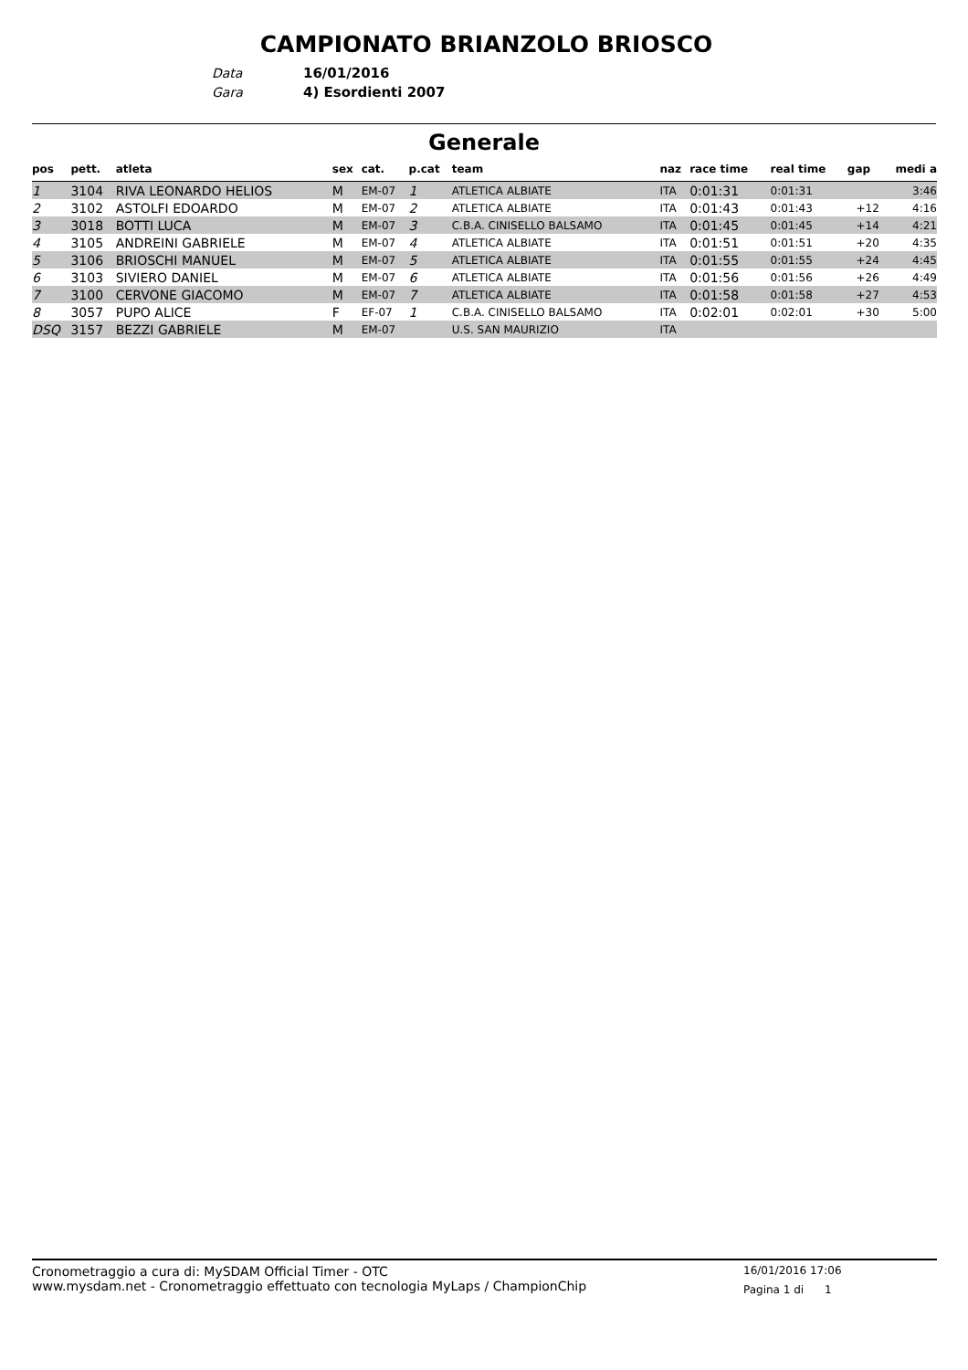CAMPIONATO BRIANZOLO BRIOSCO
Data 16/01/2016
Gara 4) Esordienti 2007
Generale
| pos | pett. | atleta | sex | cat. | p.cat | team | naz | race time | real time | gap | medi a |
| --- | --- | --- | --- | --- | --- | --- | --- | --- | --- | --- | --- |
| 1 | 3104 | RIVA LEONARDO HELIOS | M | EM-07 | 1 | ATLETICA ALBIATE | ITA | 0:01:31 | 0:01:31 | | 3:46 |
| 2 | 3102 | ASTOLFI EDOARDO | M | EM-07 | 2 | ATLETICA ALBIATE | ITA | 0:01:43 | 0:01:43 | +12 | 4:16 |
| 3 | 3018 | BOTTI LUCA | M | EM-07 | 3 | C.B.A. CINISELLO BALSAMO | ITA | 0:01:45 | 0:01:45 | +14 | 4:21 |
| 4 | 3105 | ANDREINI GABRIELE | M | EM-07 | 4 | ATLETICA ALBIATE | ITA | 0:01:51 | 0:01:51 | +20 | 4:35 |
| 5 | 3106 | BRIOSCHI MANUEL | M | EM-07 | 5 | ATLETICA ALBIATE | ITA | 0:01:55 | 0:01:55 | +24 | 4:45 |
| 6 | 3103 | SIVIERO DANIEL | M | EM-07 | 6 | ATLETICA ALBIATE | ITA | 0:01:56 | 0:01:56 | +26 | 4:49 |
| 7 | 3100 | CERVONE GIACOMO | M | EM-07 | 7 | ATLETICA ALBIATE | ITA | 0:01:58 | 0:01:58 | +27 | 4:53 |
| 8 | 3057 | PUPO ALICE | F | EF-07 | 1 | C.B.A. CINISELLO BALSAMO | ITA | 0:02:01 | 0:02:01 | +30 | 5:00 |
| DSQ | 3157 | BEZZI GABRIELE | M | EM-07 | | U.S. SAN MAURIZIO | ITA | | | | |
Cronometraggio a cura di: MySDAM Official Timer - OTC
www.mysdam.net - Cronometraggio effettuato con tecnologia MyLaps / ChampionChip
16/01/2016 17:06
Pagina 1 di 1